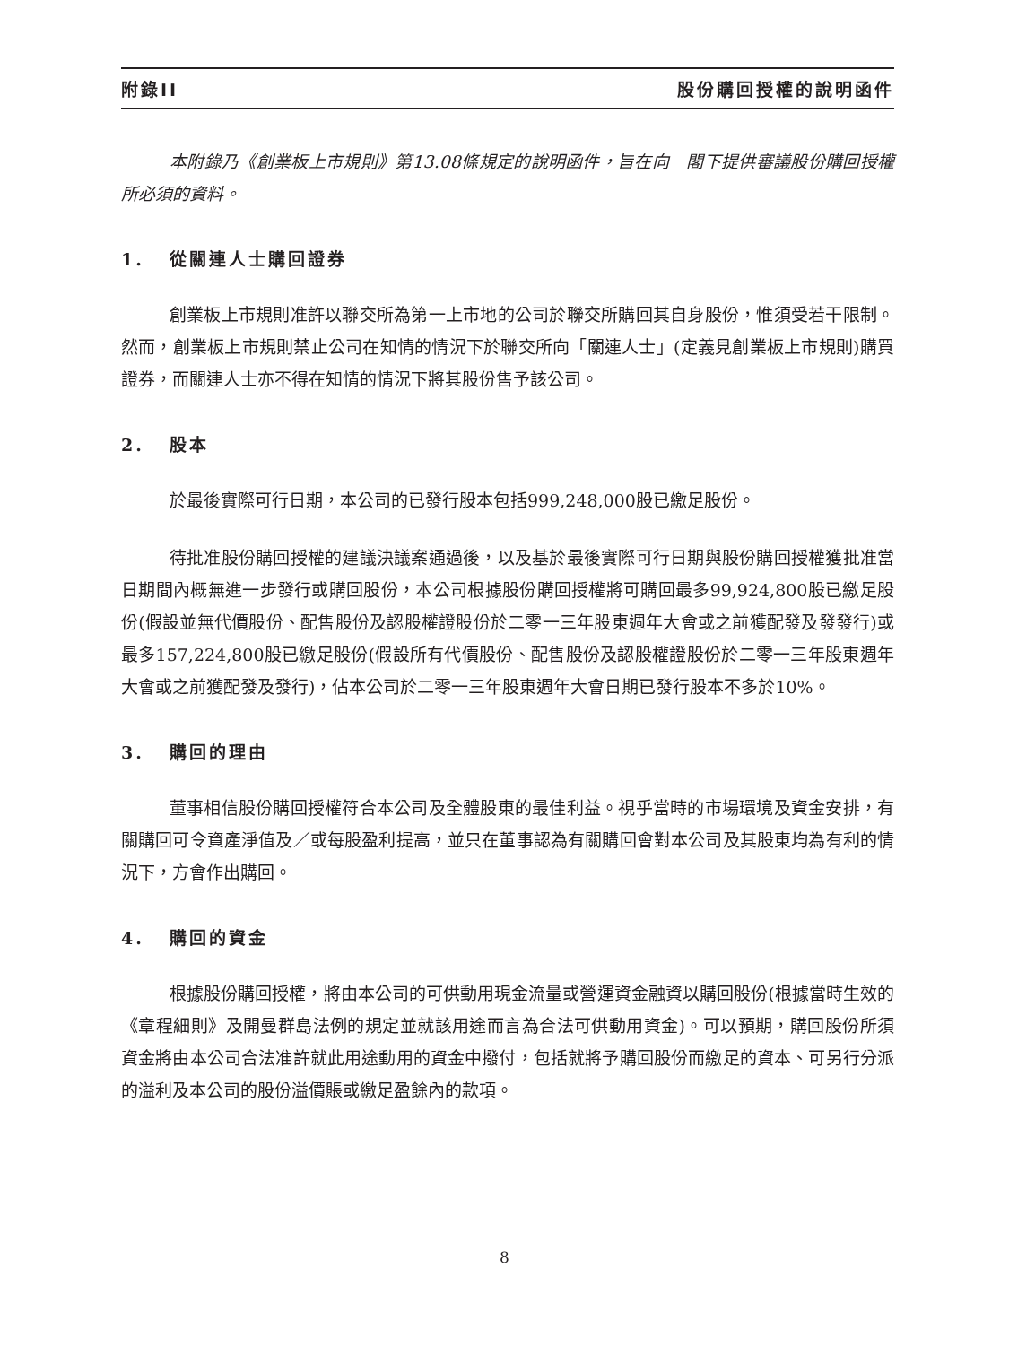附錄II 股份購回授權的說明函件
本附錄乃《創業板上市規則》第13.08條規定的說明函件，旨在向　閣下提供審議股份購回授權所必須的資料。
1. 從關連人士購回證券
創業板上市規則准許以聯交所為第一上市地的公司於聯交所購回其自身股份，惟須受若干限制。然而，創業板上市規則禁止公司在知情的情況下於聯交所向「關連人士」(定義見創業板上市規則)購買證券，而關連人士亦不得在知情的情況下將其股份售予該公司。
2. 股本
於最後實際可行日期，本公司的已發行股本包括999,248,000股已繳足股份。
待批准股份購回授權的建議決議案通過後，以及基於最後實際可行日期與股份購回授權獲批准當日期間內概無進一步發行或購回股份，本公司根據股份購回授權將可購回最多99,924,800股已繳足股份(假設並無代價股份、配售股份及認股權證股份於二零一三年股東週年大會或之前獲配發及發發行)或最多157,224,800股已繳足股份(假設所有代價股份、配售股份及認股權證股份於二零一三年股東週年大會或之前獲配發及發行)，佔本公司於二零一三年股東週年大會日期已發行股本不多於10%。
3. 購回的理由
董事相信股份購回授權符合本公司及全體股東的最佳利益。視乎當時的市場環境及資金安排，有關購回可令資產淨值及／或每股盈利提高，並只在董事認為有關購回會對本公司及其股東均為有利的情況下，方會作出購回。
4. 購回的資金
根據股份購回授權，將由本公司的可供動用現金流量或營運資金融資以購回股份(根據當時生效的《章程細則》及開曼群島法例的規定並就該用途而言為合法可供動用資金)。可以預期，購回股份所須資金將由本公司合法准許就此用途動用的資金中撥付，包括就將予購回股份而繳足的資本、可另行分派的溢利及本公司的股份溢價賬或繳足盈餘內的款項。
8